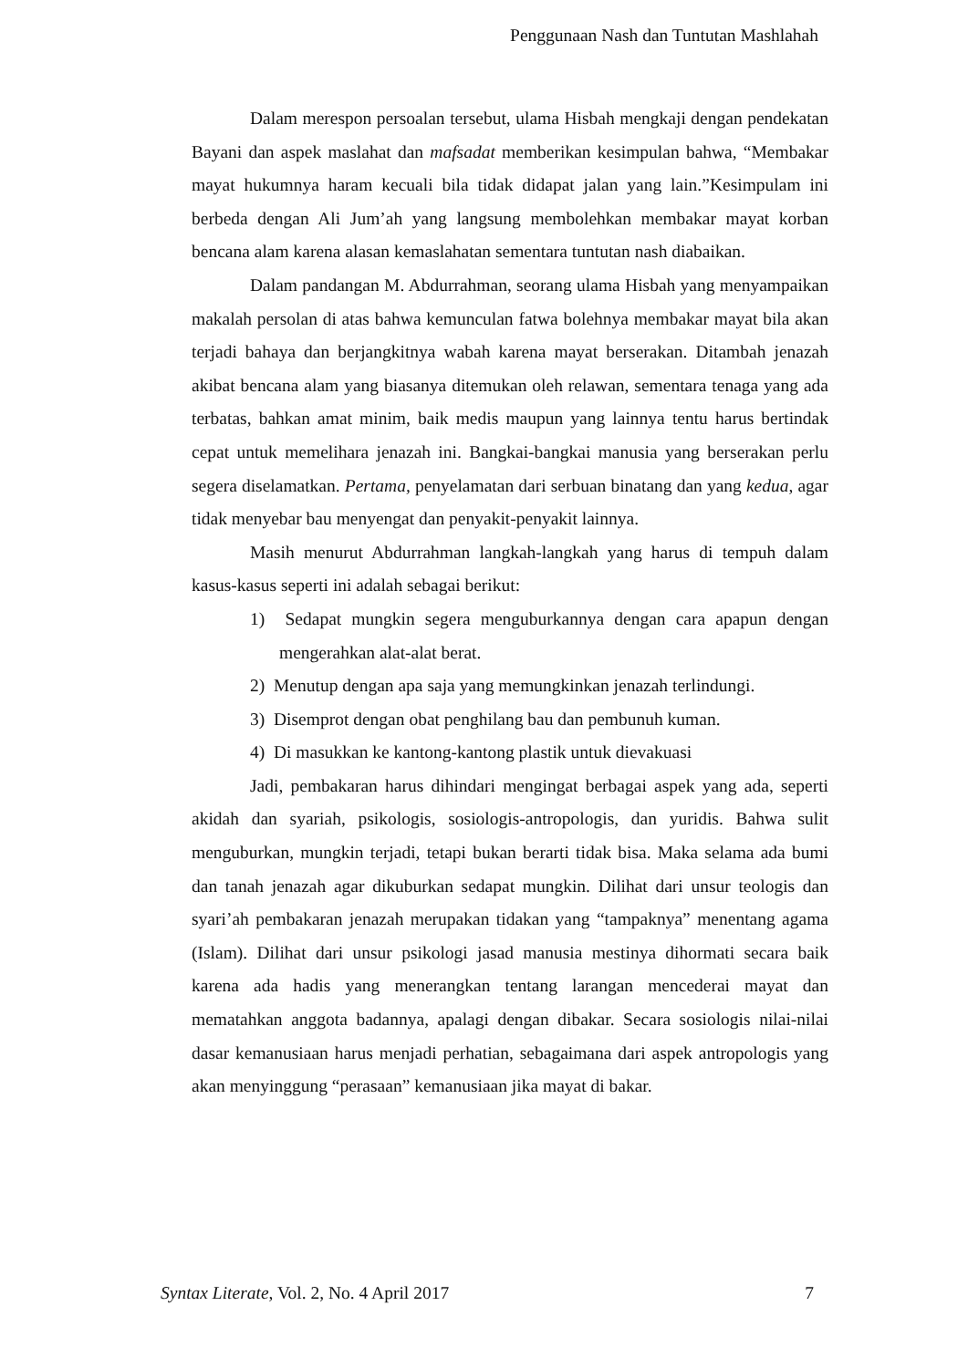Penggunaan Nash dan Tuntutan Mashlahah
Dalam merespon persoalan tersebut, ulama Hisbah mengkaji dengan pendekatan Bayani dan aspek maslahat dan mafsadat memberikan kesimpulan bahwa, “Membakar mayat hukumnya haram kecuali bila tidak didapat jalan yang lain.”Kesimpulam ini berbeda dengan Ali Jum’ah yang langsung membolehkan membakar mayat korban bencana alam karena alasan kemaslahatan sementara tuntutan nash diabaikan.
Dalam pandangan M. Abdurrahman, seorang ulama Hisbah yang menyampaikan makalah persolan di atas bahwa kemunculan fatwa bolehnya membakar mayat bila akan terjadi bahaya dan berjangkitnya wabah karena mayat berserakan. Ditambah jenazah akibat bencana alam yang biasanya ditemukan oleh relawan, sementara tenaga yang ada terbatas, bahkan amat minim, baik medis maupun yang lainnya tentu harus bertindak cepat untuk memelihara jenazah ini. Bangkai-bangkai manusia yang berserakan perlu segera diselamatkan. Pertama, penyelamatan dari serbuan binatang dan yang kedua, agar tidak menyebar bau menyengat dan penyakit-penyakit lainnya.
Masih menurut Abdurrahman langkah-langkah yang harus di tempuh dalam kasus-kasus seperti ini adalah sebagai berikut:
1) Sedapat mungkin segera menguburkannya dengan cara apapun dengan mengerahkan alat-alat berat.
2) Menutup dengan apa saja yang memungkinkan jenazah terlindungi.
3) Disemprot dengan obat penghilang bau dan pembunuh kuman.
4) Di masukkan ke kantong-kantong plastik untuk dievakuasi
Jadi, pembakaran harus dihindari mengingat berbagai aspek yang ada, seperti akidah dan syariah, psikologis, sosiologis-antropologis, dan yuridis. Bahwa sulit menguburkan, mungkin terjadi, tetapi bukan berarti tidak bisa. Maka selama ada bumi dan tanah jenazah agar dikuburkan sedapat mungkin. Dilihat dari unsur teologis dan syari’ah pembakaran jenazah merupakan tidakan yang “tampaknya” menentang agama (Islam). Dilihat dari unsur psikologi jasad manusia mestinya dihormati secara baik karena ada hadis yang menerangkan tentang larangan mencederai mayat dan mematahkan anggota badannya, apalagi dengan dibakar. Secara sosiologis nilai-nilai dasar kemanusiaan harus menjadi perhatian, sebagaimana dari aspek antropologis yang akan menyinggung “perasaan” kemanusiaan jika mayat di bakar.
Syntax Literate, Vol. 2, No. 4 April 2017 7